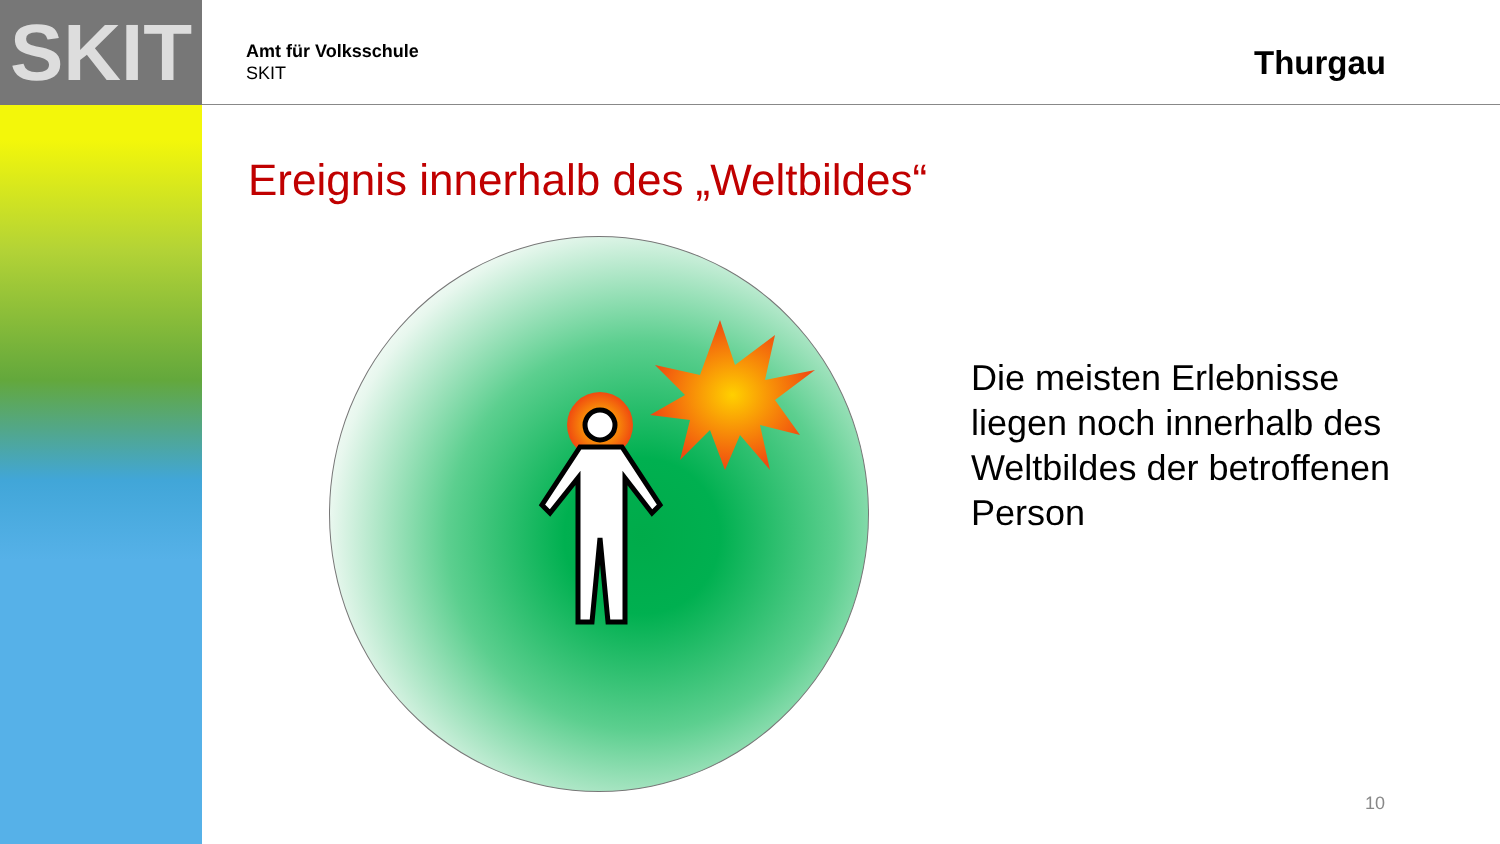SKIT
Amt für Volksschule
SKIT
Thurgau
Ereignis innerhalb des „Weltbildes“
Die meisten Erlebnisse liegen noch innerhalb des Weltbildes der betroffenen Person
10